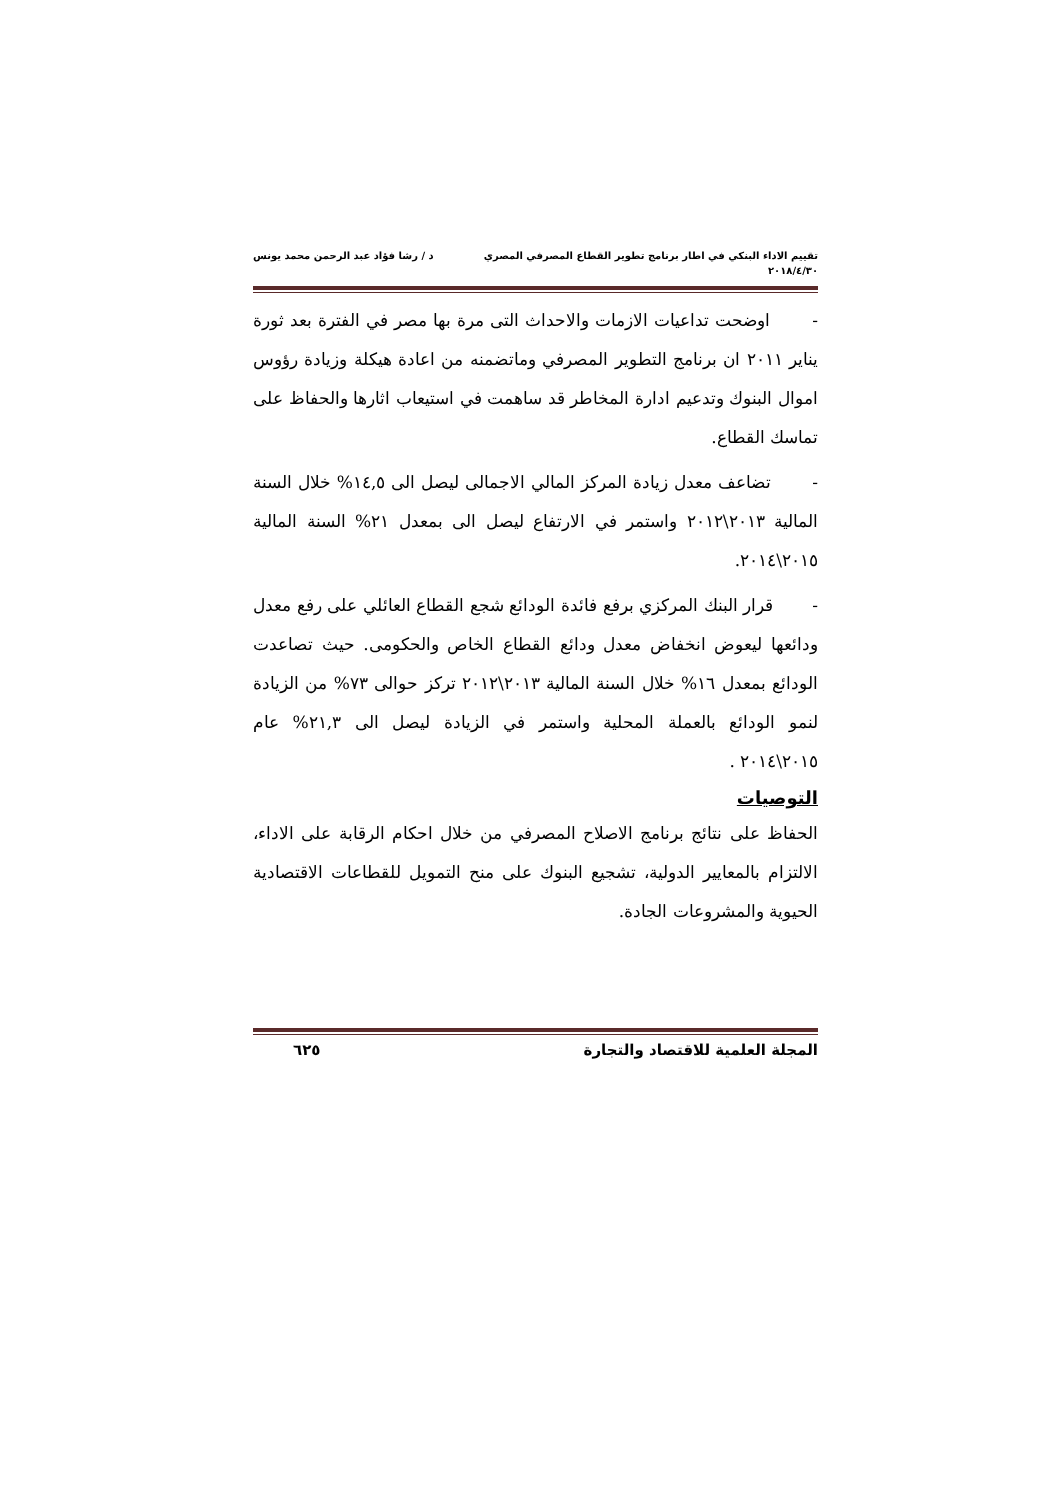تقييم الاداء البنكي في اطار برنامج تطوير القطاع المصرفي المصري د / رشا فؤاد عبد الرحمن محمد يونس
٢٠١٨/٤/٣٠
- اوضحت تداعيات الازمات والاحداث التى مرة بها مصر في الفترة بعد ثورة يناير ٢٠١١ ان برنامج التطوير المصرفي وماتضمنه من اعادة هيكلة وزيادة رؤوس اموال البنوك وتدعيم ادارة المخاطر قد ساهمت في استيعاب اثارها والحفاظ على تماسك القطاع.
- تضاعف معدل زيادة المركز المالي الاجمالى ليصل الى ١٤,٥% خلال السنة المالية ٢٠١٣\٢٠١٢ واستمر في الارتفاع ليصل الى بمعدل ٢١% السنة المالية ٢٠١٥\٢٠١٤.
- قرار البنك المركزي برفع فائدة الودائع شجع القطاع العائلي على رفع معدل ودائعها ليعوض انخفاض معدل ودائع القطاع الخاص والحكومى. حيث تصاعدت الودائع بمعدل ١٦% خلال السنة المالية ٢٠١٣\٢٠١٢ تركز حوالى ٧٣% من الزيادة لنمو الودائع بالعملة المحلية واستمر في الزيادة ليصل الى ٢١,٣% عام ٢٠١٥\٢٠١٤ .
التوصيات
الحفاظ على نتائج برنامج الاصلاح المصرفي من خلال احكام الرقابة على الاداء، الالتزام بالمعايير الدولية، تشجيع البنوك على منح التمويل للقطاعات الاقتصادية الحيوية والمشروعات الجادة.
المجلة العلمية للاقتصاد والتجارة ٦٢٥